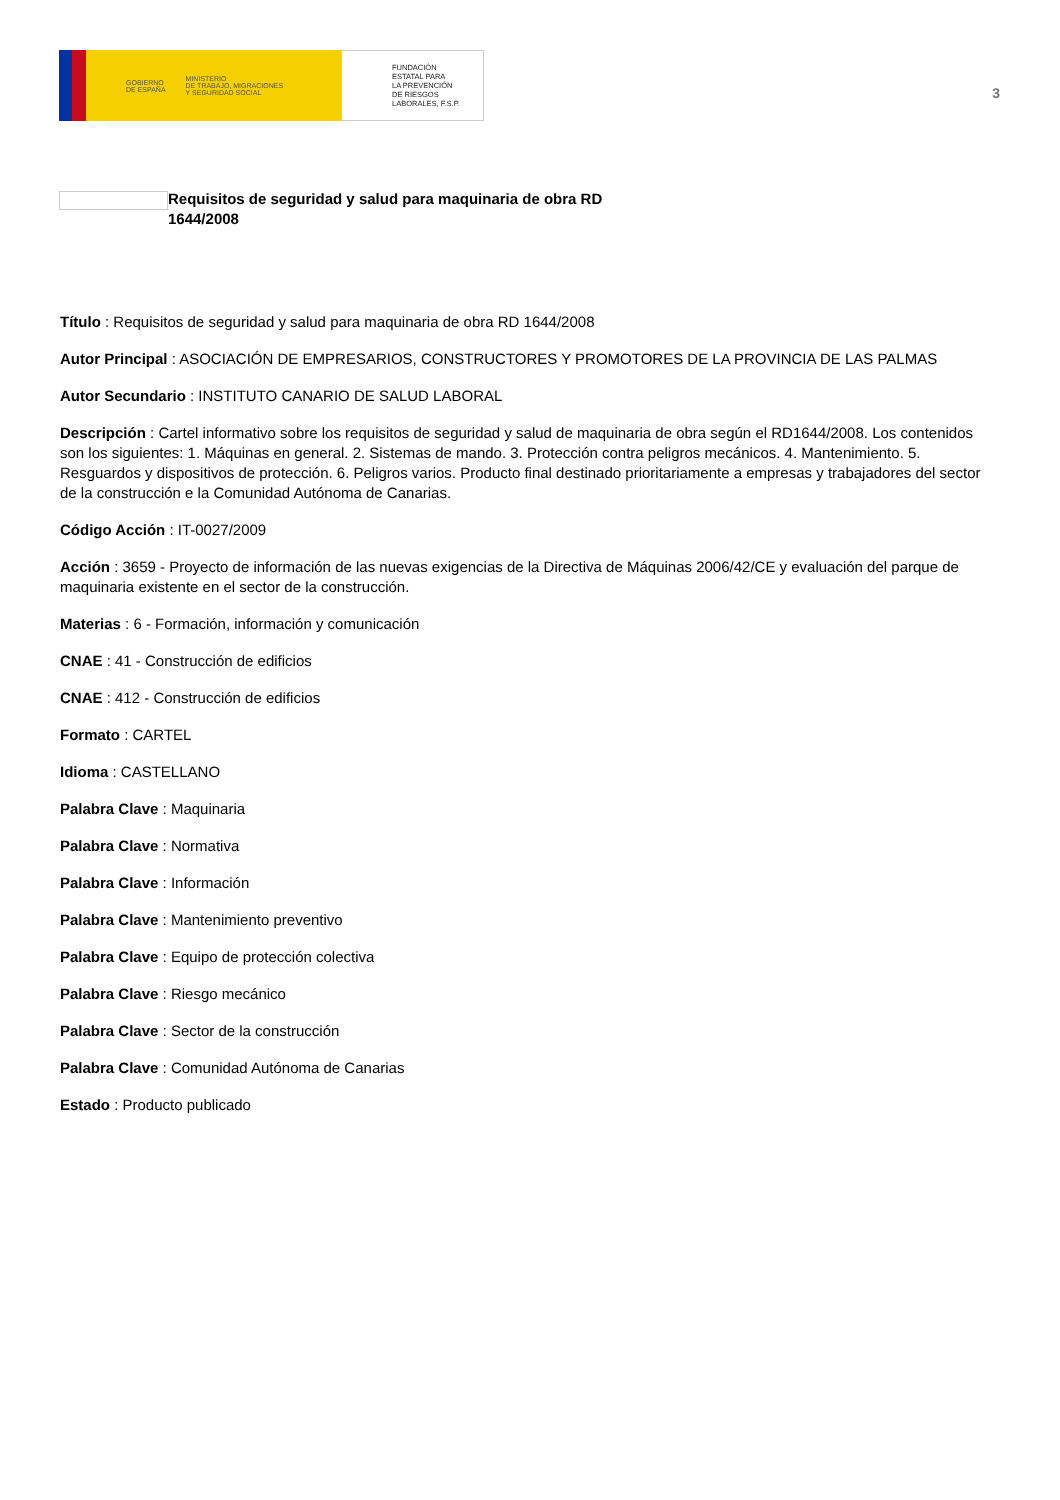GOBIERNO
DE ESPAÑA MINISTERIO
DE TRABAJO, MIGRACIONES
Y SEGURIDAD SOCIAL
FUNDACIÓN
ESTATAL PARA
LA PREVENCIÓN
DE RIESGOS
LABORALES, F.S.P.
3
Requisitos de seguridad y salud para maquinaria de obra RD
1644/2008
Título : Requisitos de seguridad y salud para maquinaria de obra RD 1644/2008
Autor Principal : ASOCIACIÓN DE EMPRESARIOS, CONSTRUCTORES Y PROMOTORES DE LA PROVINCIA DE LAS PALMAS
Autor Secundario : INSTITUTO CANARIO DE SALUD LABORAL
Descripción : Cartel informativo sobre los requisitos de seguridad y salud de maquinaria de obra según el RD1644/2008. Los contenidos son los siguientes: 1. Máquinas en general. 2. Sistemas de mando. 3. Protección contra peligros mecánicos. 4. Mantenimiento. 5. Resguardos y dispositivos de protección. 6. Peligros varios. Producto final destinado prioritariamente a empresas y trabajadores del sector de la construcción e la Comunidad Autónoma de Canarias.
Código Acción : IT-0027/2009
Acción : 3659 - Proyecto de información de las nuevas exigencias de la Directiva de Máquinas 2006/42/CE y evaluación del parque de maquinaria existente en el sector de la construcción.
Materias : 6 - Formación, información y comunicación
CNAE : 41 - Construcción de edificios
CNAE : 412 - Construcción de edificios
Formato : CARTEL
Idioma : CASTELLANO
Palabra Clave : Maquinaria
Palabra Clave : Normativa
Palabra Clave : Información
Palabra Clave : Mantenimiento preventivo
Palabra Clave : Equipo de protección colectiva
Palabra Clave : Riesgo mecánico
Palabra Clave : Sector de la construcción
Palabra Clave : Comunidad Autónoma de Canarias
Estado : Producto publicado